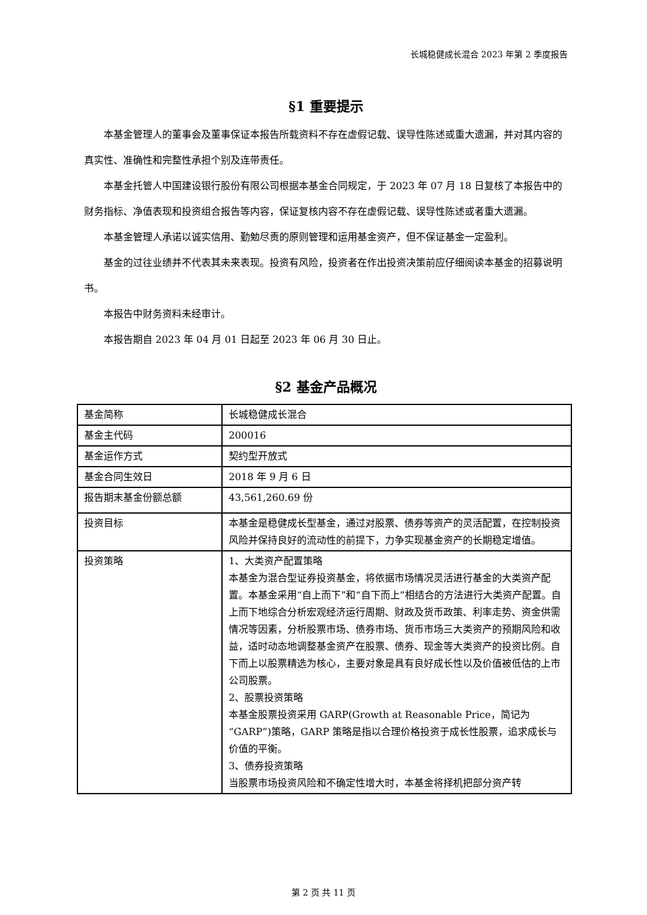长城稳健成长混合 2023 年第 2 季度报告
§1 重要提示
本基金管理人的董事会及董事保证本报告所载资料不存在虚假记载、误导性陈述或重大遗漏，并对其内容的真实性、准确性和完整性承担个别及连带责任。
本基金托管人中国建设银行股份有限公司根据本基金合同规定，于 2023 年 07 月 18 日复核了本报告中的财务指标、净值表现和投资组合报告等内容，保证复核内容不存在虚假记载、误导性陈述或者重大遗漏。
本基金管理人承诺以诚实信用、勤勉尽责的原则管理和运用基金资产，但不保证基金一定盈利。
基金的过往业绩并不代表其未来表现。投资有风险，投资者在作出投资决策前应仔细阅读本基金的招募说明书。
本报告中财务资料未经审计。
本报告期自 2023 年 04 月 01 日起至 2023 年 06 月 30 日止。
§2 基金产品概况
| 基金简称 | 长城稳健成长混合 |
| 基金主代码 | 200016 |
| 基金运作方式 | 契约型开放式 |
| 基金合同生效日 | 2018 年 9 月 6 日 |
| 报告期末基金份额总额 | 43,561,260.69 份 |
| 投资目标 | 本基金是稳健成长型基金，通过对股票、债券等资产的灵活配置，在控制投资风险并保持良好的流动性的前提下，力争实现基金资产的长期稳定增值。 |
| 投资策略 | 1、大类资产配置策略 本基金为混合型证券投资基金，将依据市场情况灵活进行基金的大类资产配置。本基金采用“自上而下”和“自下而上”相结合的方法进行大类资产配置。自上而下地综合分析宏观经济运行周期、财政及货币政策、利率走势、资金供需情况等因素，分析股票市场、债券市场、货币市场三大类资产的预期风险和收益，适时动态地调整基金资产在股票、债券、现金等大类资产的投资比例。自下而上以股票精选为核心，主要对象是具有良好成长性以及价值被低估的上市公司股票。 2、股票投资策略 本基金股票投资采用 GARP(Growth at Reasonable Price，简记为“GARP”)策略，GARP 策略是指以合理价格投资于成长性股票，追求成长与价值的平衡。 3、债券投资策略 当股票市场投资风险和不确定性增大时，本基金将择机把部分资产转 |
第 2 页 共 11 页